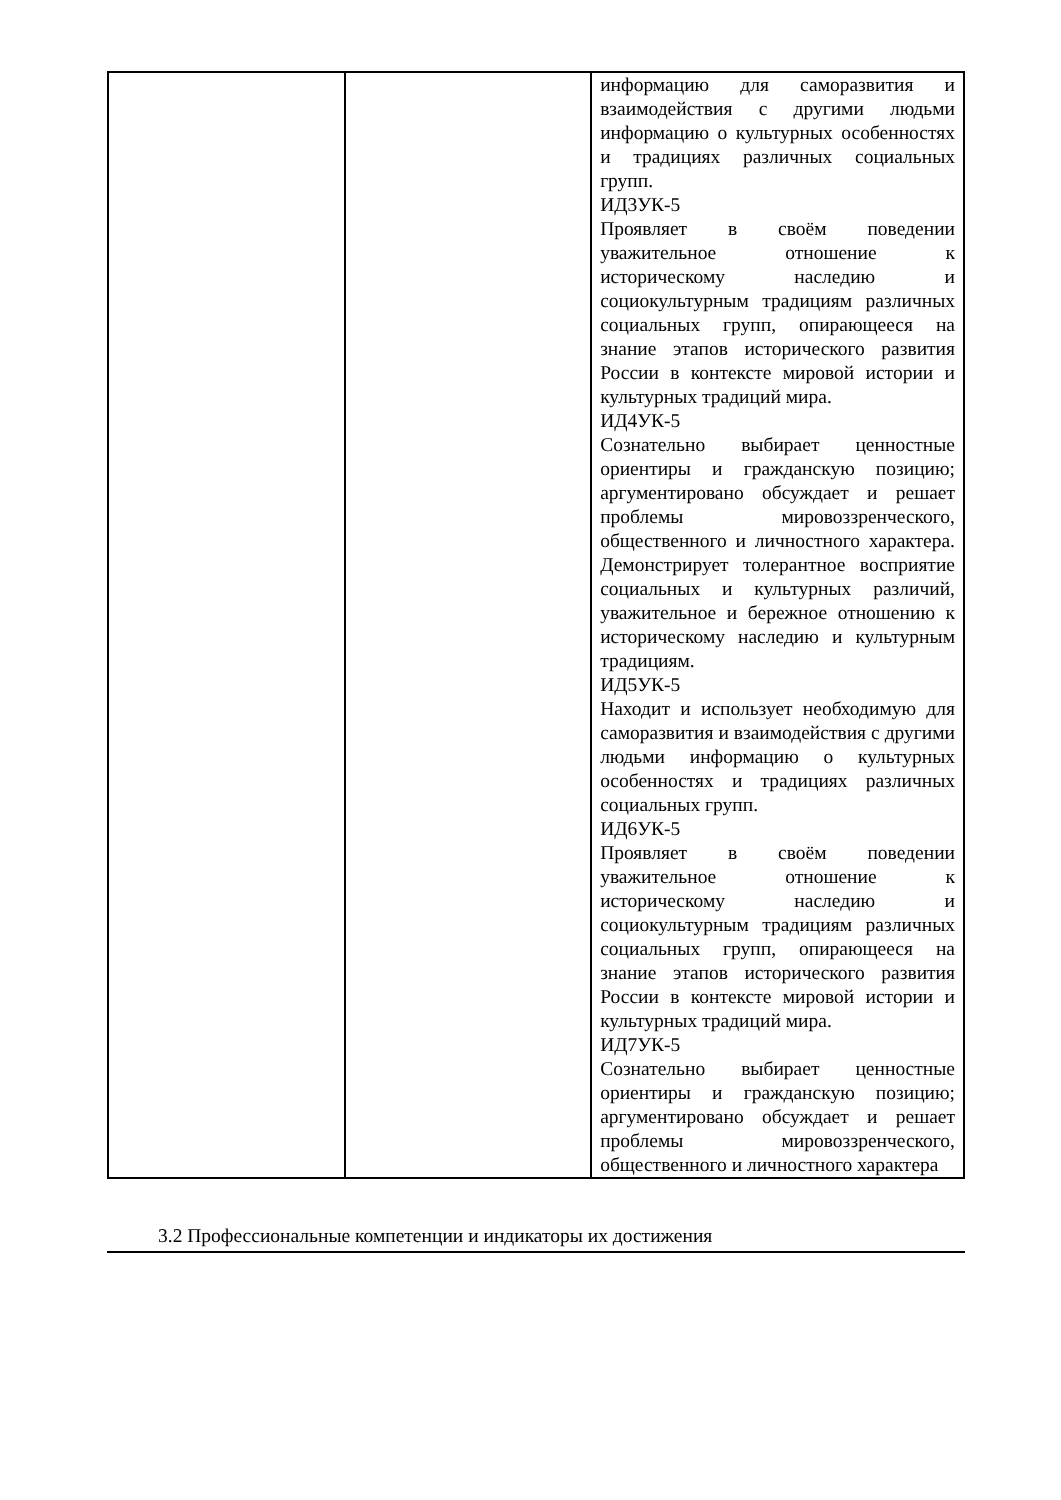| | | информацию для саморазвития и взаимодействия с другими людьми информацию о культурных особенностях и традициях различных социальных групп. ИД3УК-5 Проявляет в своём поведении уважительное отношение к историческому наследию и социокультурным традициям различных социальных групп, опирающееся на знание этапов исторического развития России в контексте мировой истории и культурных традиций мира. ИД4УК-5 Сознательно выбирает ценностные ориентиры и гражданскую позицию; аргументировано обсуждает и решает проблемы мировоззренческого, общественного и личностного характера. Демонстрирует толерантное восприятие социальных и культурных различий, уважительное и бережное отношению к историческому наследию и культурным традициям. ИД5УК-5 Находит и использует необходимую для саморазвития и взаимодействия с другими людьми информацию о культурных особенностях и традициях различных социальных групп. ИД6УК-5 Проявляет в своём поведении уважительное отношение к историческому наследию и социокультурным традициям различных социальных групп, опирающееся на знание этапов исторического развития России в контексте мировой истории и культурных традиций мира. ИД7УК-5 Сознательно выбирает ценностные ориентиры и гражданскую позицию; аргументировано обсуждает и решает проблемы мировоззренческого, общественного и личностного характера |
3.2 Профессиональные компетенции и индикаторы их достижения